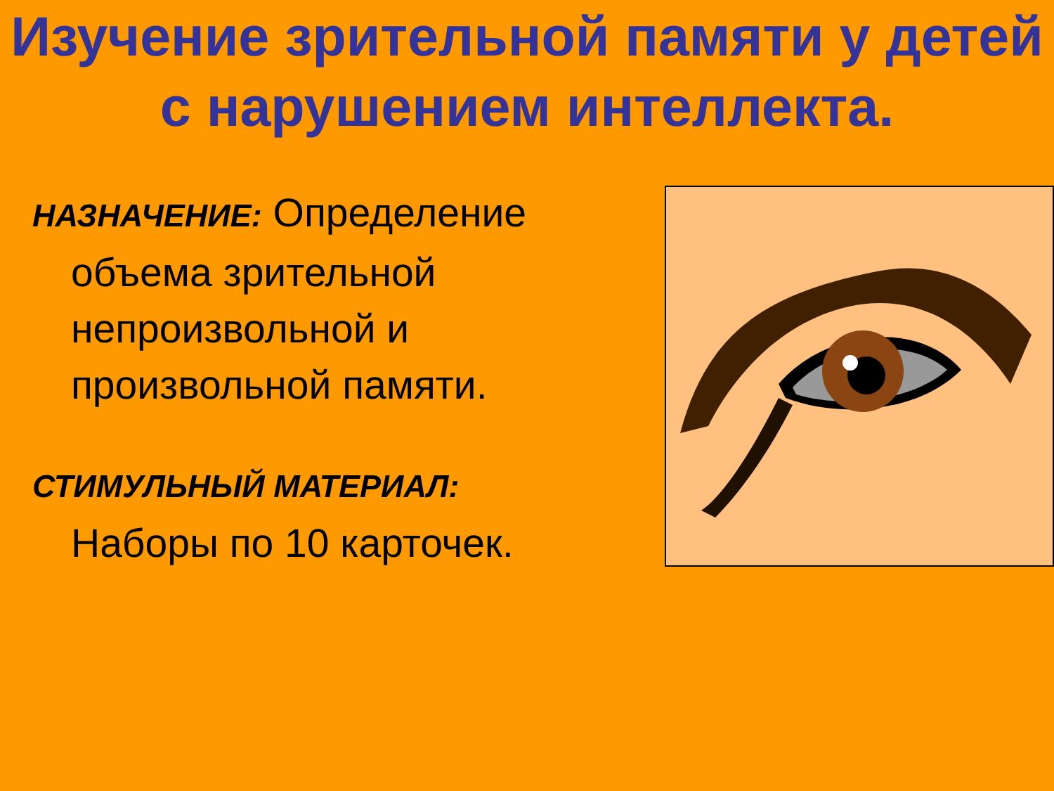Изучение зрительной памяти у детей с нарушением интеллекта.
НАЗНАЧЕНИЕ: Определение
объема зрительной непроизвольной и произвольной памяти.
СТИМУЛЬНЫЙ МАТЕРИАЛ:
Наборы по 10 карточек.